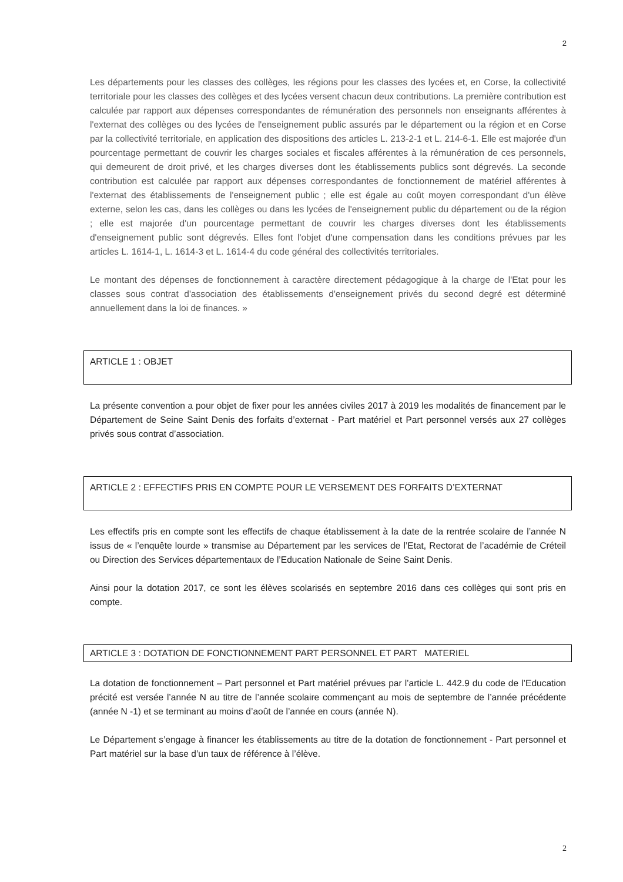2
Les départements pour les classes des collèges, les régions pour les classes des lycées et, en Corse, la collectivité territoriale pour les classes des collèges et des lycées versent chacun deux contributions. La première contribution est calculée par rapport aux dépenses correspondantes de rémunération des personnels non enseignants afférentes à l'externat des collèges ou des lycées de l'enseignement public assurés par le département ou la région et en Corse par la collectivité territoriale, en application des dispositions des articles L. 213-2-1 et L. 214-6-1. Elle est majorée d'un pourcentage permettant de couvrir les charges sociales et fiscales afférentes à la rémunération de ces personnels, qui demeurent de droit privé, et les charges diverses dont les établissements publics sont dégrevés. La seconde contribution est calculée par rapport aux dépenses correspondantes de fonctionnement de matériel afférentes à l'externat des établissements de l'enseignement public ; elle est égale au coût moyen correspondant d'un élève externe, selon les cas, dans les collèges ou dans les lycées de l'enseignement public du département ou de la région ; elle est majorée d'un pourcentage permettant de couvrir les charges diverses dont les établissements d'enseignement public sont dégrevés. Elles font l'objet d'une compensation dans les conditions prévues par les articles L. 1614-1, L. 1614-3 et L. 1614-4 du code général des collectivités territoriales.
Le montant des dépenses de fonctionnement à caractère directement pédagogique à la charge de l'Etat pour les classes sous contrat d'association des établissements d'enseignement privés du second degré est déterminé annuellement dans la loi de finances. »
ARTICLE 1 : OBJET
La présente convention a pour objet de fixer pour les années civiles 2017 à 2019 les modalités de financement par le Département de Seine Saint Denis des forfaits d’externat - Part matériel et Part personnel versés aux 27 collèges privés sous contrat d’association.
ARTICLE 2 : EFFECTIFS PRIS EN COMPTE POUR LE VERSEMENT DES FORFAITS D’EXTERNAT
Les effectifs pris en compte sont les effectifs de chaque établissement à la date de la rentrée scolaire de l’année N issus de « l’enquête lourde » transmise au Département par les services de l’Etat, Rectorat de l’académie de Créteil ou Direction des Services départementaux de l’Education Nationale de Seine Saint Denis.
Ainsi pour la dotation 2017, ce sont les élèves scolarisés en septembre 2016 dans ces collèges qui sont pris en compte.
ARTICLE 3 : DOTATION DE FONCTIONNEMENT PART PERSONNEL ET PART MATERIEL
La dotation de fonctionnement – Part personnel et Part matériel prévues par l’article L. 442.9 du code de l’Education précité est versée l’année N au titre de l’année scolaire commençant au mois de septembre de l’année précédente (année N -1) et se terminant au moins d’août de l’année en cours (année N).
Le Département s’engage à financer les établissements au titre de la dotation de fonctionnement - Part personnel et Part matériel sur la base d’un taux de référence à l’élève.
2